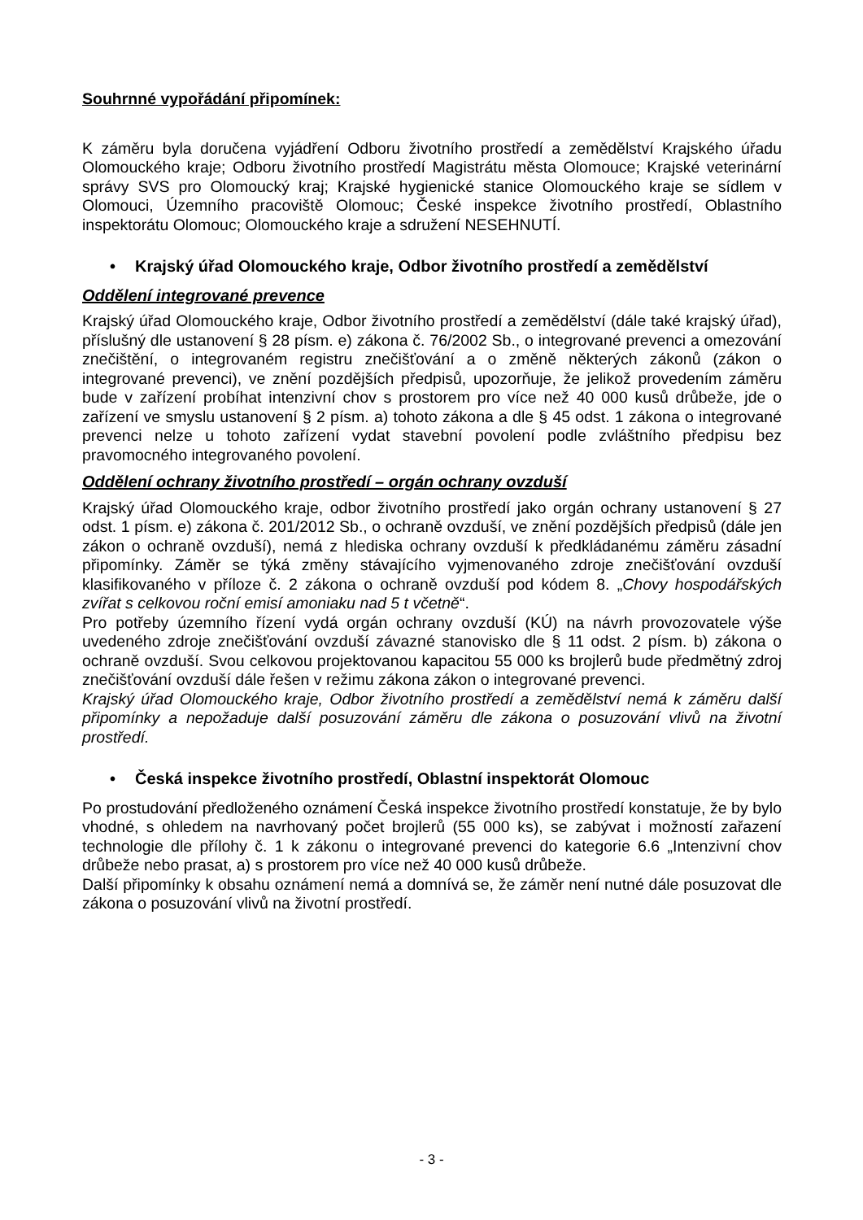Souhrnné vypořádání připomínek:
K záměru byla doručena vyjádření Odboru životního prostředí a zemědělství Krajského úřadu Olomouckého kraje; Odboru životního prostředí Magistrátu města Olomouce; Krajské veterinární správy SVS pro Olomoucký kraj; Krajské hygienické stanice Olomouckého kraje se sídlem v Olomouci, Územního pracoviště Olomouc; České inspekce životního prostředí, Oblastního inspektorátu Olomouc; Olomouckého kraje a sdružení NESEHNUTÍ.
• Krajský úřad Olomouckého kraje, Odbor životního prostředí a zemědělství
Oddělení integrované prevence
Krajský úřad Olomouckého kraje, Odbor životního prostředí a zemědělství (dále také krajský úřad), příslušný dle ustanovení § 28 písm. e) zákona č. 76/2002 Sb., o integrované prevenci a omezování znečištění, o integrovaném registru znečišťování a o změně některých zákonů (zákon o integrované prevenci), ve znění pozdějších předpisů, upozorňuje, že jelikož provedením záměru bude v zařízení probíhat intenzivní chov s prostorem pro více než 40 000 kusů drůbeže, jde o zařízení ve smyslu ustanovení § 2 písm. a) tohoto zákona a dle § 45 odst. 1 zákona o integrované prevenci nelze u tohoto zařízení vydat stavební povolení podle zvláštního předpisu bez pravomocného integrovaného povolení.
Oddělení ochrany životního prostředí – orgán ochrany ovzduší
Krajský úřad Olomouckého kraje, odbor životního prostředí jako orgán ochrany ustanovení § 27 odst. 1 písm. e) zákona č. 201/2012 Sb., o ochraně ovzduší, ve znění pozdějších předpisů (dále jen zákon o ochraně ovzduší), nemá z hlediska ochrany ovzduší k předkládanému záměru zásadní připomínky. Záměr se týká změny stávajícího vyjmenovaného zdroje znečišťování ovzduší klasifikovaného v příloze č. 2 zákona o ochraně ovzduší pod kódem 8. „Chovy hospodářských zvířat s celkovou roční emisí amoniaku nad 5 t včetně“.
Pro potřeby územního řízení vydá orgán ochrany ovzduší (KÚ) na návrh provozovatele výše uvedeného zdroje znečišťování ovzduší závazné stanovisko dle § 11 odst. 2 písm. b) zákona o ochraně ovzduší. Svou celkovou projektovanou kapacitou 55 000 ks brojlerů bude předmětný zdroj znečišťování ovzduší dále řešen v režimu zákona zákon o integrované prevenci.
Krajský úřad Olomouckého kraje, Odbor životního prostředí a zemědělství nemá k záměru další připomínky a nepožaduje další posuzování záměru dle zákona o posuzování vlivů na životní prostředí.
• Česká inspekce životního prostředí, Oblastní inspektorát Olomouc
Po prostudování předloženého oznámení Česká inspekce životního prostředí konstatuje, že by bylo vhodné, s ohledem na navrhovaný počet brojlerů (55 000 ks), se zabývat i možností zařazení technologie dle přílohy č. 1 k zákonu o integrované prevenci do kategorie 6.6 „Intenzivní chov drůbeže nebo prasat, a) s prostorem pro více než 40 000 kusů drůbeže.
Další připomínky k obsahu oznámení nemá a domnívá se, že záměr není nutné dále posuzovat dle zákona o posuzování vlivů na životní prostředí.
- 3 -